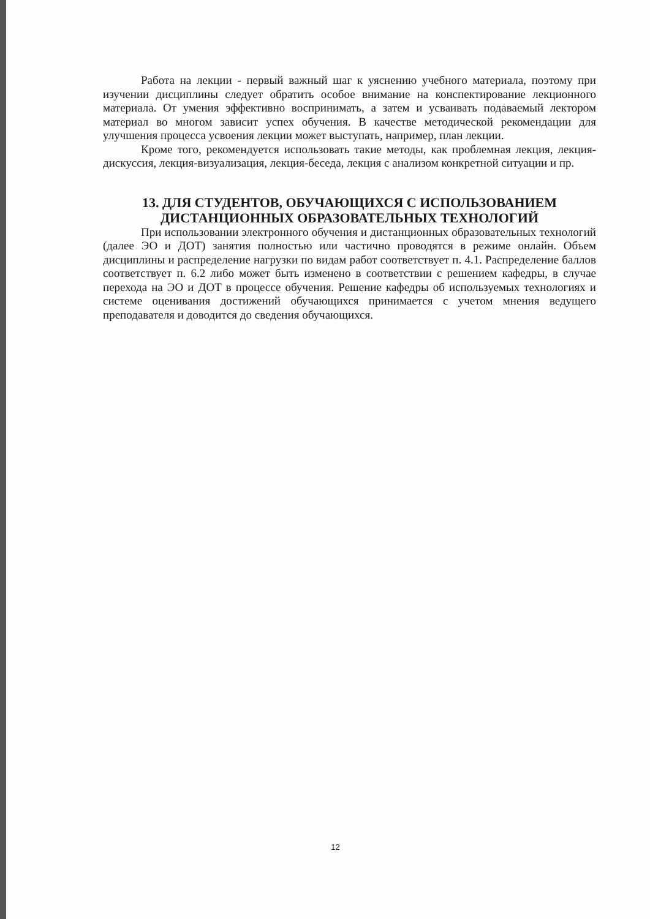Работа на лекции - первый важный шаг к уяснению учебного материала, поэтому при изучении дисциплины следует обратить особое внимание на конспектирование лекционного материала. От умения эффективно воспринимать, а затем и усваивать подаваемый лектором материал во многом зависит успех обучения. В качестве методической рекомендации для улучшения процесса усвоения лекции может выступать, например, план лекции.
Кроме того, рекомендуется использовать такие методы, как проблемная лекция, лекция-дискуссия, лекция-визуализация, лекция-беседа, лекция с анализом конкретной ситуации и пр.
13. ДЛЯ СТУДЕНТОВ, ОБУЧАЮЩИХСЯ С ИСПОЛЬЗОВАНИЕМ ДИСТАНЦИОННЫХ ОБРАЗОВАТЕЛЬНЫХ ТЕХНОЛОГИЙ
При использовании электронного обучения и дистанционных образовательных технологий (далее ЭО и ДОТ) занятия полностью или частично проводятся в режиме онлайн. Объем дисциплины и распределение нагрузки по видам работ соответствует п. 4.1. Распределение баллов соответствует п. 6.2 либо может быть изменено в соответствии с решением кафедры, в случае перехода на ЭО и ДОТ в процессе обучения. Решение кафедры об используемых технологиях и системе оценивания достижений обучающихся принимается с учетом мнения ведущего преподавателя и доводится до сведения обучающихся.
12